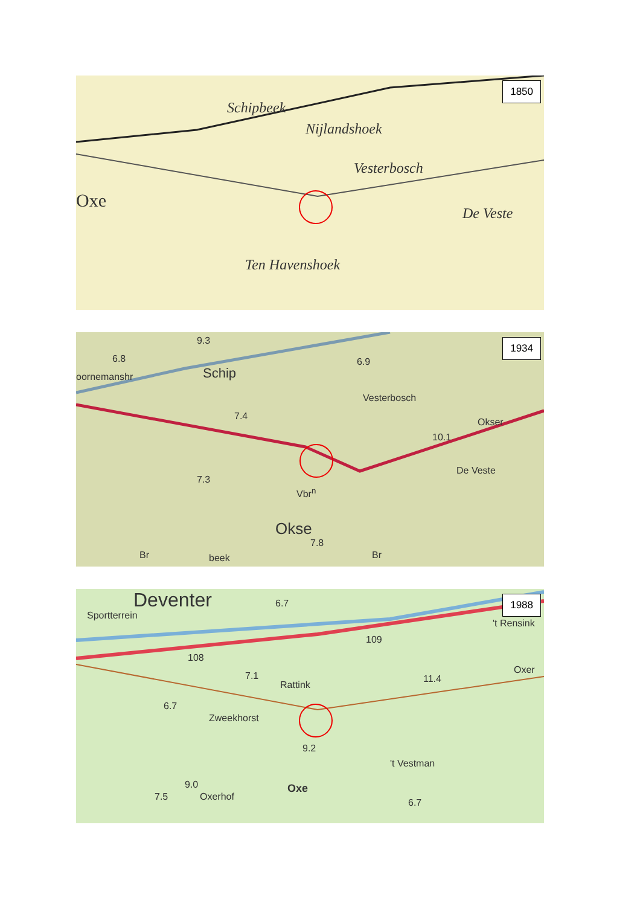Schipbeek
Nijlandshoek
Vesterbosch
Oxe
De Veste
Ten Havenshoek
1850
9.3
6.8
oornemanshr Schip
6.9
Vesterbosch
7.4
Okser
10.1
De Veste
7.3
Vbr<sup>n</sup>
Okse
7.8
Br beek Br
1934
Deventer 6.7
Sportterrein
't Rensink
109
108
7.1
Rattink
11.4
Oxer
6.7
Zweekhorst
9.2
't Vestman
9.0 Oxe
Oxerhof 7.5
6.7
1988